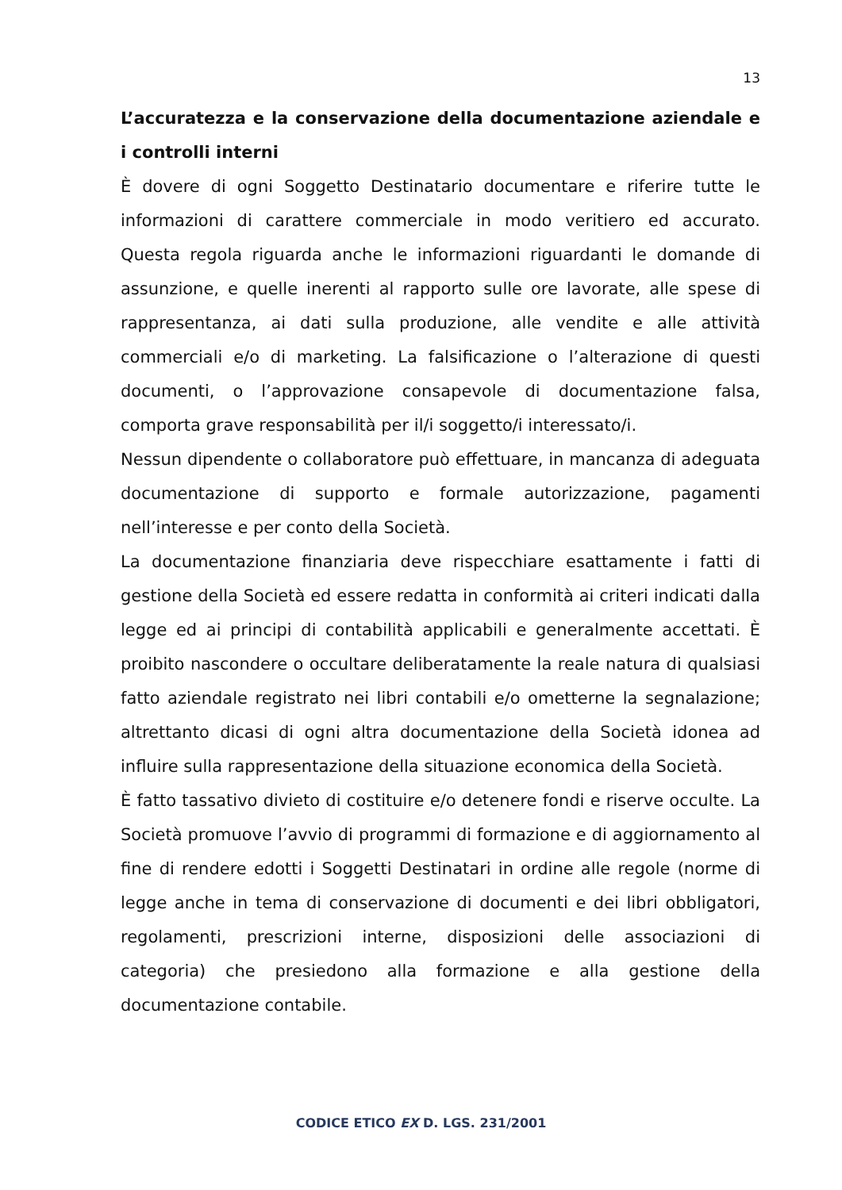13
L’accuratezza e la conservazione della documentazione aziendale e i controlli interni
È dovere di ogni Soggetto Destinatario documentare e riferire tutte le informazioni di carattere commerciale in modo veritiero ed accurato. Questa regola riguarda anche le informazioni riguardanti le domande di assunzione, e quelle inerenti al rapporto sulle ore lavorate, alle spese di rappresentanza, ai dati sulla produzione, alle vendite e alle attività commerciali e/o di marketing. La falsificazione o l’alterazione di questi documenti, o l’approvazione consapevole di documentazione falsa, comporta grave responsabilità per il/i soggetto/i interessato/i.
Nessun dipendente o collaboratore può effettuare, in mancanza di adeguata documentazione di supporto e formale autorizzazione, pagamenti nell’interesse e per conto della Società.
La documentazione finanziaria deve rispecchiare esattamente i fatti di gestione della Società ed essere redatta in conformità ai criteri indicati dalla legge ed ai principi di contabilità applicabili e generalmente accettati. È proibito nascondere o occultare deliberatamente la reale natura di qualsiasi fatto aziendale registrato nei libri contabili e/o ometterne la segnalazione; altrettanto dicasi di ogni altra documentazione della Società idonea ad influire sulla rappresentazione della situazione economica della Società.
È fatto tassativo divieto di costituire e/o detenere fondi e riserve occulte. La Società promuove l’avvio di programmi di formazione e di aggiornamento al fine di rendere edotti i Soggetti Destinatari in ordine alle regole (norme di legge anche in tema di conservazione di documenti e dei libri obbligatori, regolamenti, prescrizioni interne, disposizioni delle associazioni di categoria) che presiedono alla formazione e alla gestione della documentazione contabile.
CODICE ETICO EX D. LGS. 231/2001